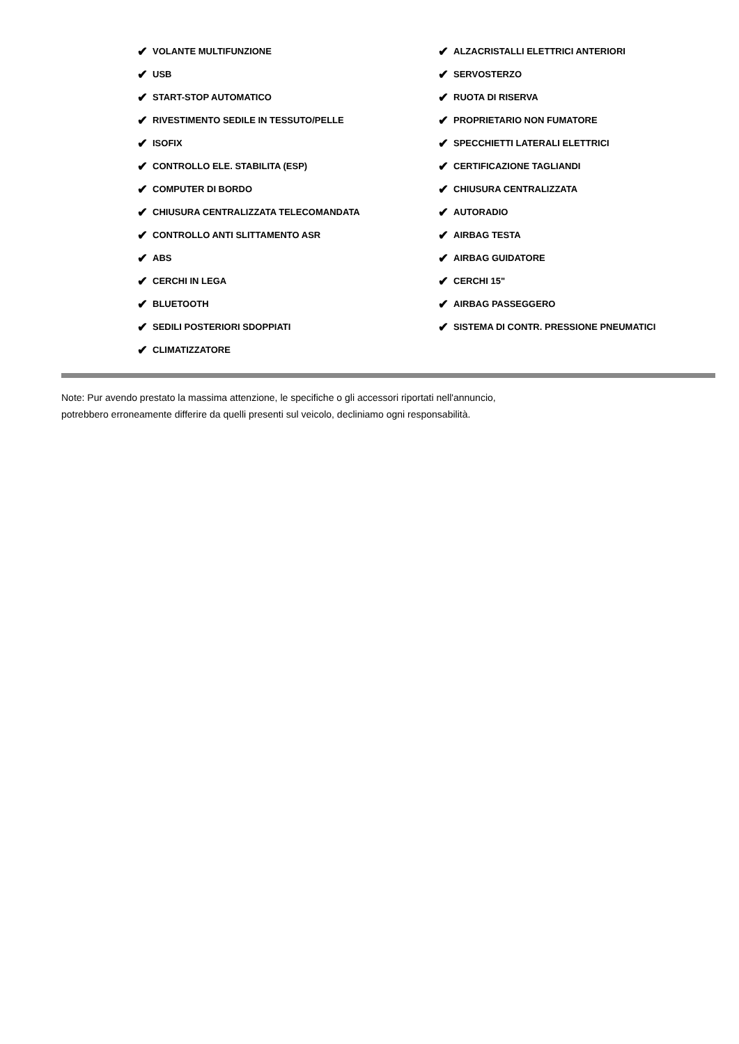✔ VOLANTE MULTIFUNZIONE
✔ USB
✔ START-STOP AUTOMATICO
✔ RIVESTIMENTO SEDILE IN TESSUTO/PELLE
✔ ISOFIX
✔ CONTROLLO ELE. STABILITA (ESP)
✔ COMPUTER DI BORDO
✔ CHIUSURA CENTRALIZZATA TELECOMANDATA
✔ CONTROLLO ANTI SLITTAMENTO ASR
✔ ABS
✔ CERCHI IN LEGA
✔ BLUETOOTH
✔ SEDILI POSTERIORI SDOPPIATI
✔ CLIMATIZZATORE
✔ ALZACRISTALLI ELETTRICI ANTERIORI
✔ SERVOSTERZO
✔ RUOTA DI RISERVA
✔ PROPRIETARIO NON FUMATORE
✔ SPECCHIETTI LATERALI ELETTRICI
✔ CERTIFICAZIONE TAGLIANDI
✔ CHIUSURA CENTRALIZZATA
✔ AUTORADIO
✔ AIRBAG TESTA
✔ AIRBAG GUIDATORE
✔ CERCHI 15"
✔ AIRBAG PASSEGGERO
✔ SISTEMA DI CONTR. PRESSIONE PNEUMATICI
Note: Pur avendo prestato la massima attenzione, le specifiche o gli accessori riportati nell'annuncio,
potrebbero erroneamente differire da quelli presenti sul veicolo, decliniamo ogni responsabilità.